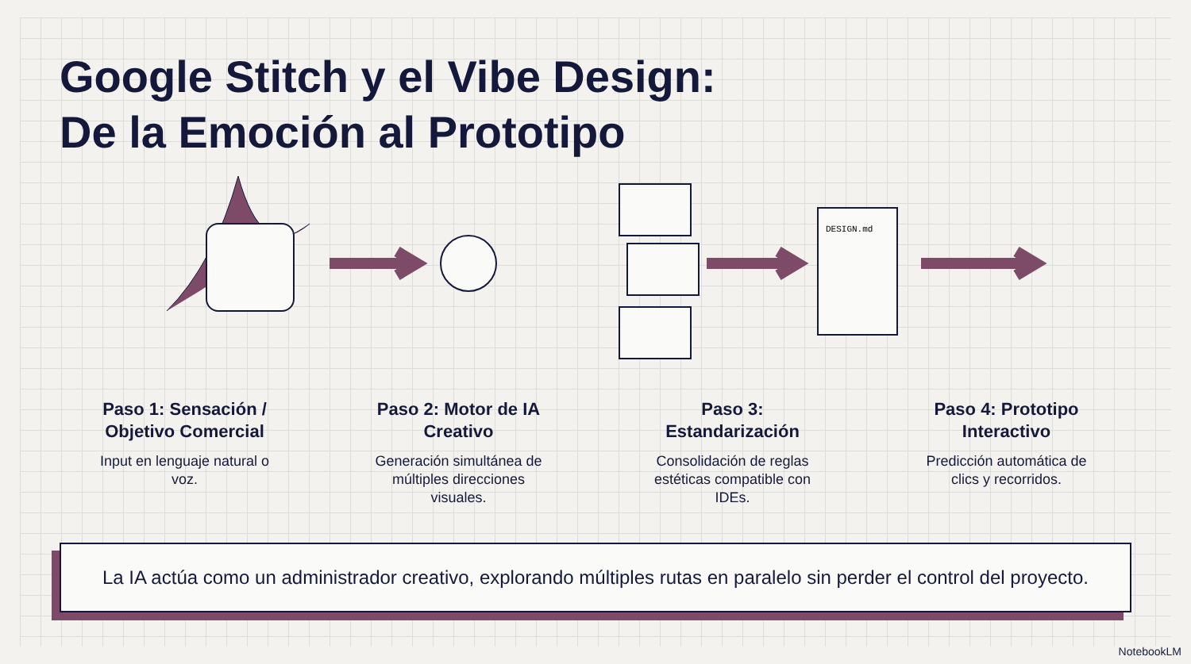Google Stitch y el Vibe Design:
De la Emoción al Prototipo
DESIGN.md
Paso 1: Sensación / Objetivo Comercial
Input en lenguaje natural o voz.
Paso 2: Motor de IA Creativo
Generación simultánea de múltiples direcciones visuales.
Paso 3: Estandarización
Consolidación de reglas estéticas compatible con IDEs.
Paso 4: Prototipo Interactivo
Predicción automática de clics y recorridos.
La IA actúa como un administrador creativo, explorando múltiples rutas en paralelo sin perder el control del proyecto.
NotebookLM